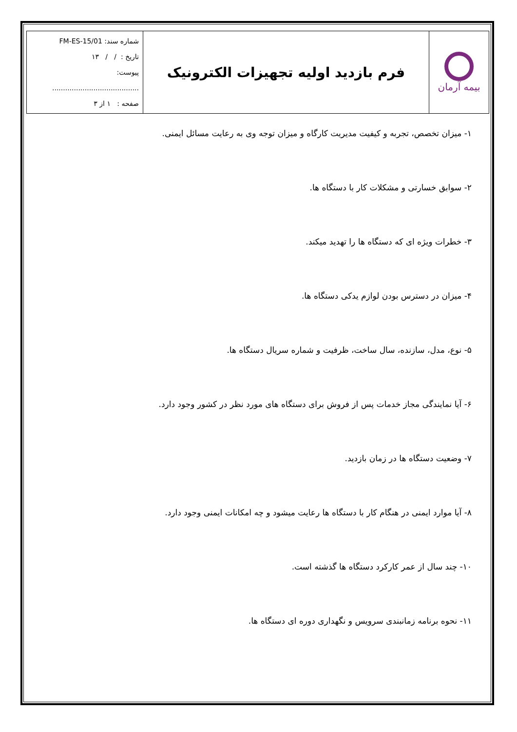| بیمه آرمان | فرم بازدید اولیه تجهیزات الکترونیک | شماره سند: FM-ES-15/01 تاریخ : / / ۱۳ پیوست: ........................................ صفحه : ۱ از ۳ |
۱- میزان تخصص، تجربه و کیفیت مدیریت کارگاه و میزان توجه وی به رعایت مسائل ایمنی.
۲- سوابق خسارتی و مشکلات کار با دستگاه ها.
۳- خطرات ویژه ای که دستگاه ها را تهدید میکند.
۴- میزان در دسترس بودن لوازم یدکی دستگاه ها.
۵- نوع، مدل، سازنده، سال ساخت، ظرفیت و شماره سریال دستگاه ها.
۶- آیا نمایندگی مجاز خدمات پس از فروش برای دستگاه های مورد نظر در کشور وجود دارد.
۷- وضعیت دستگاه ها در زمان بازدید.
۸- آیا موارد ایمنی در هنگام کار با دستگاه ها رعایت میشود و چه امکانات ایمنی وجود دارد.
۱۰- چند سال از عمر کارکرد دستگاه ها گذشته است.
۱۱- نحوه برنامه زمانبندی سرویس و نگهداری دوره ای دستگاه ها.